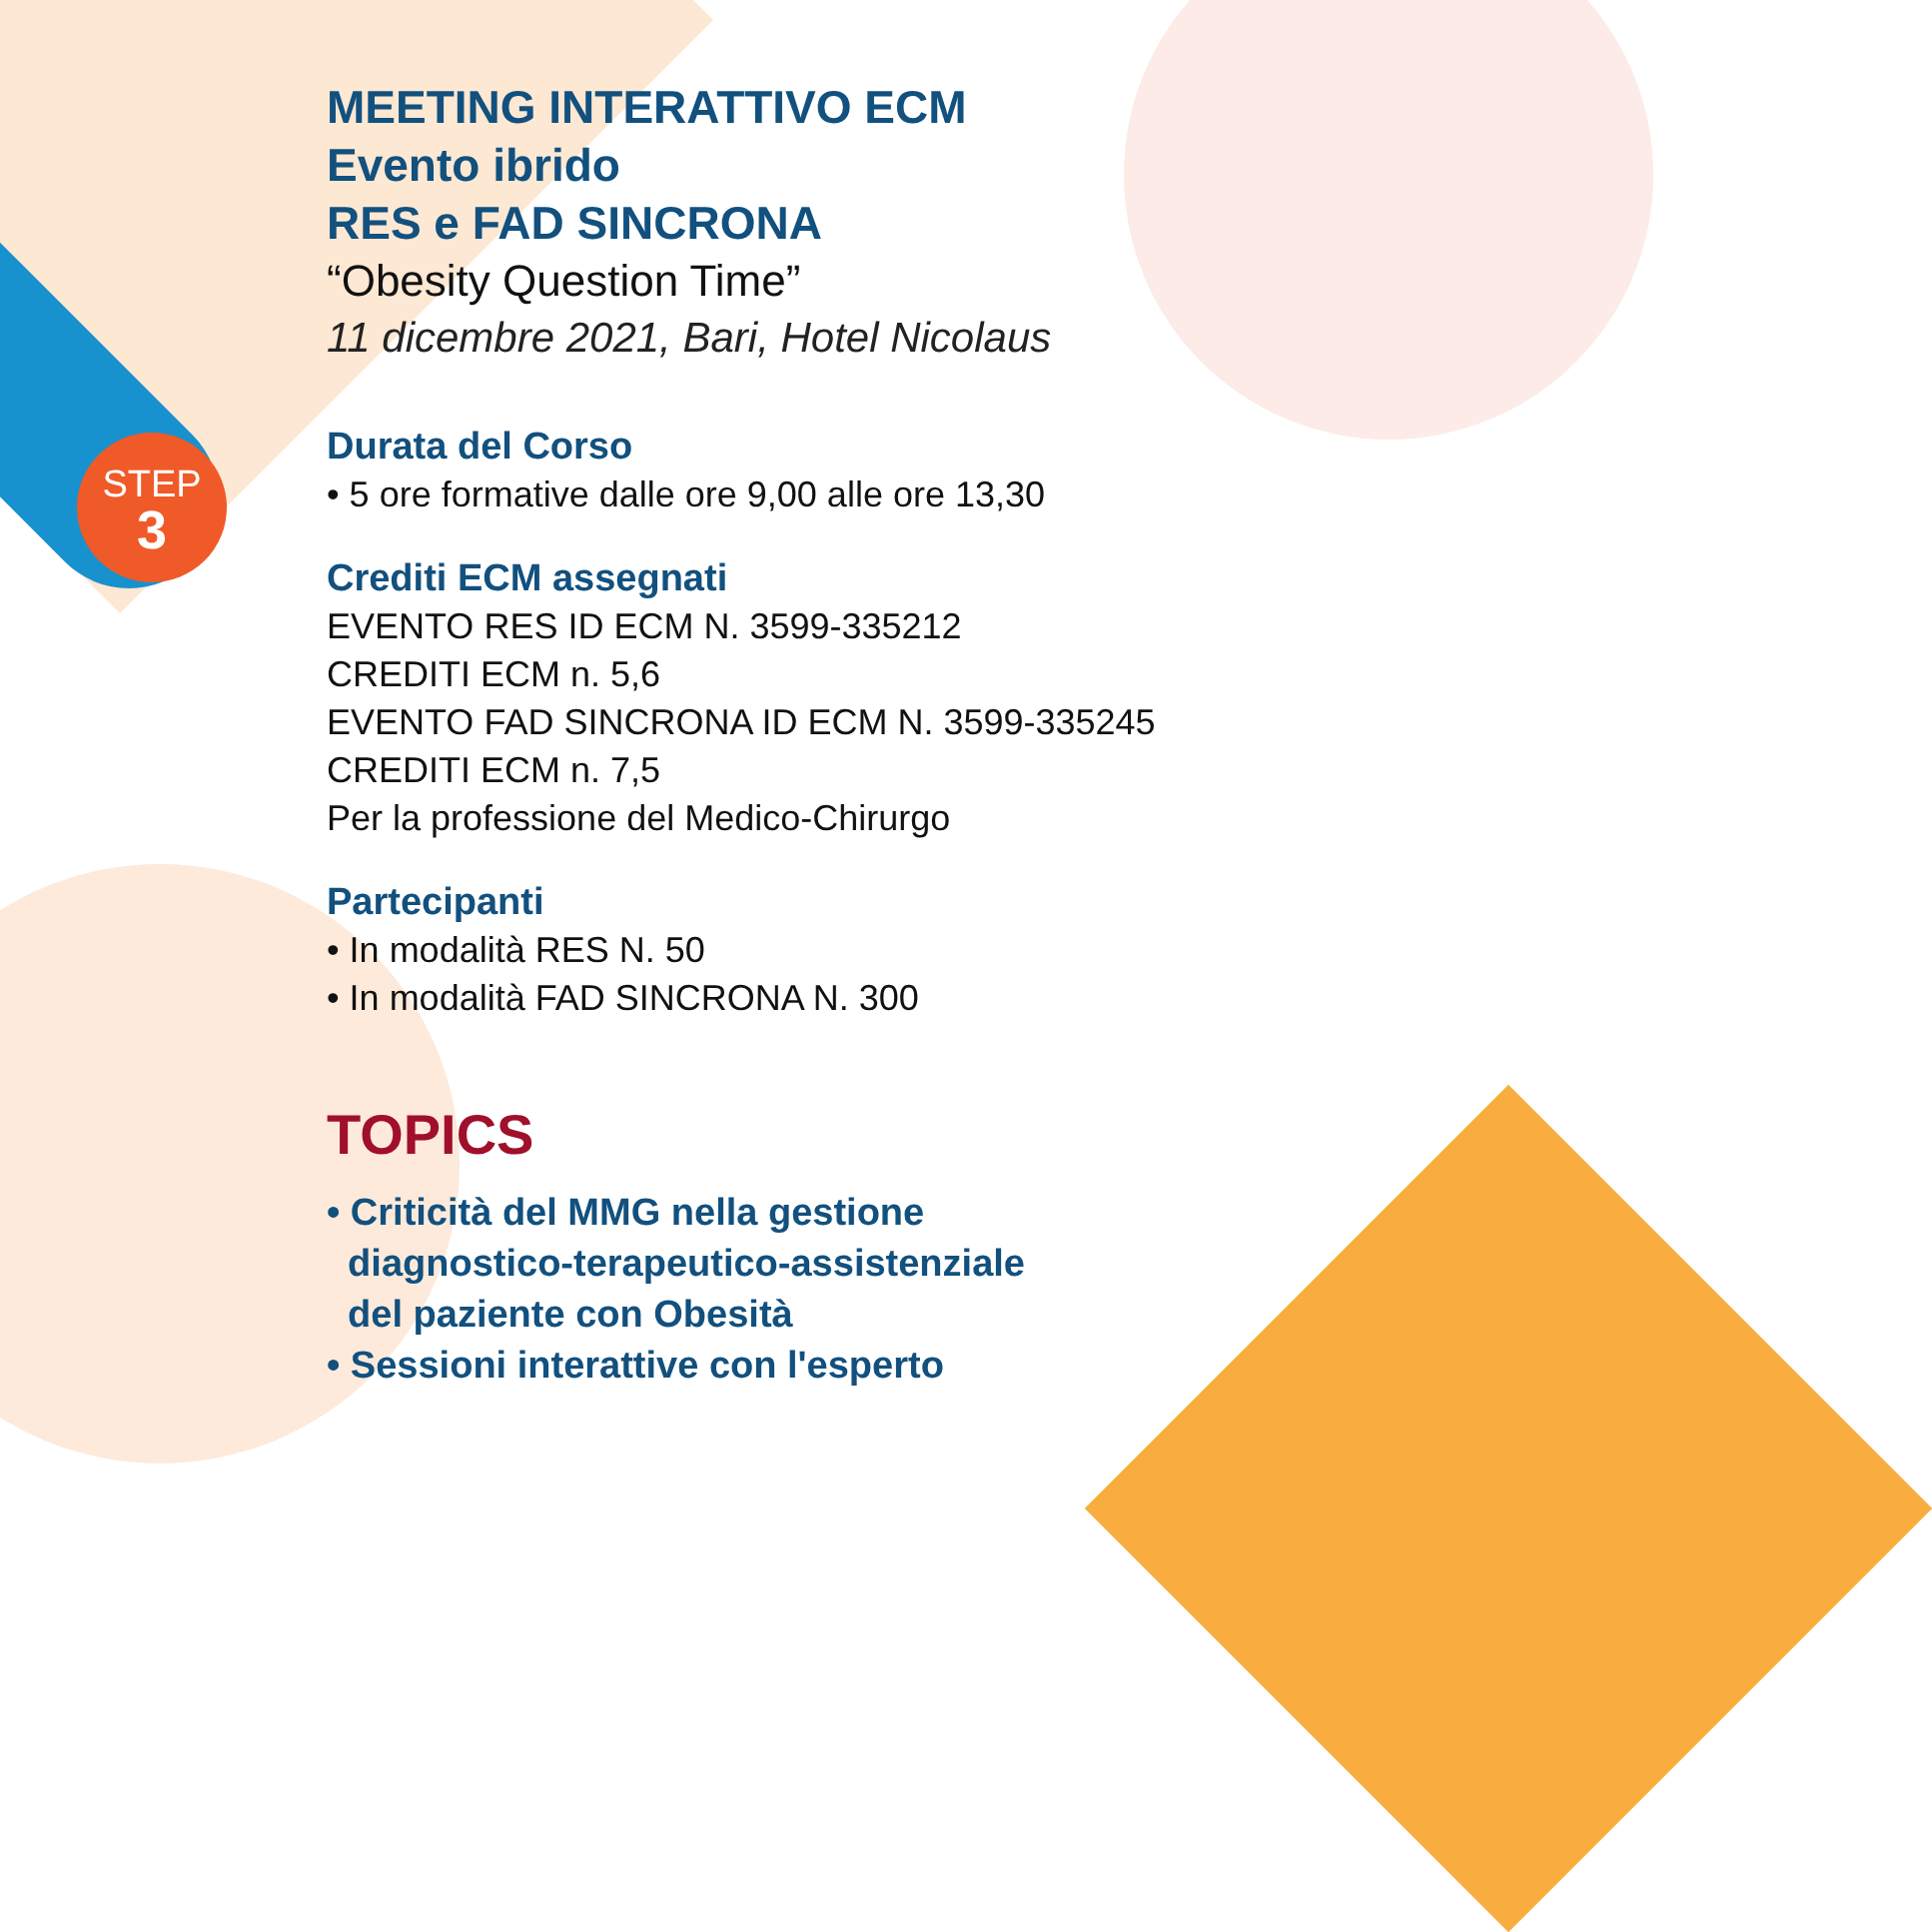STEP
3
MEETING INTERATTIVO ECM
Evento ibrido
RES e FAD SINCRONA
“Obesity Question Time”
11 dicembre 2021, Bari, Hotel Nicolaus
Durata del Corso
• 5 ore formative dalle ore 9,00 alle ore 13,30
Crediti ECM assegnati
EVENTO RES ID ECM N. 3599-335212
CREDITI ECM n. 5,6
EVENTO FAD SINCRONA ID ECM N. 3599-335245
CREDITI ECM n. 7,5
Per la professione del Medico-Chirurgo
Partecipanti
• In modalità RES N. 50
• In modalità FAD SINCRONA N. 300
TOPICS
• Criticità del MMG nella gestione
diagnostico-terapeutico-assistenziale
del paziente con Obesità
• Sessioni interattive con l'esperto